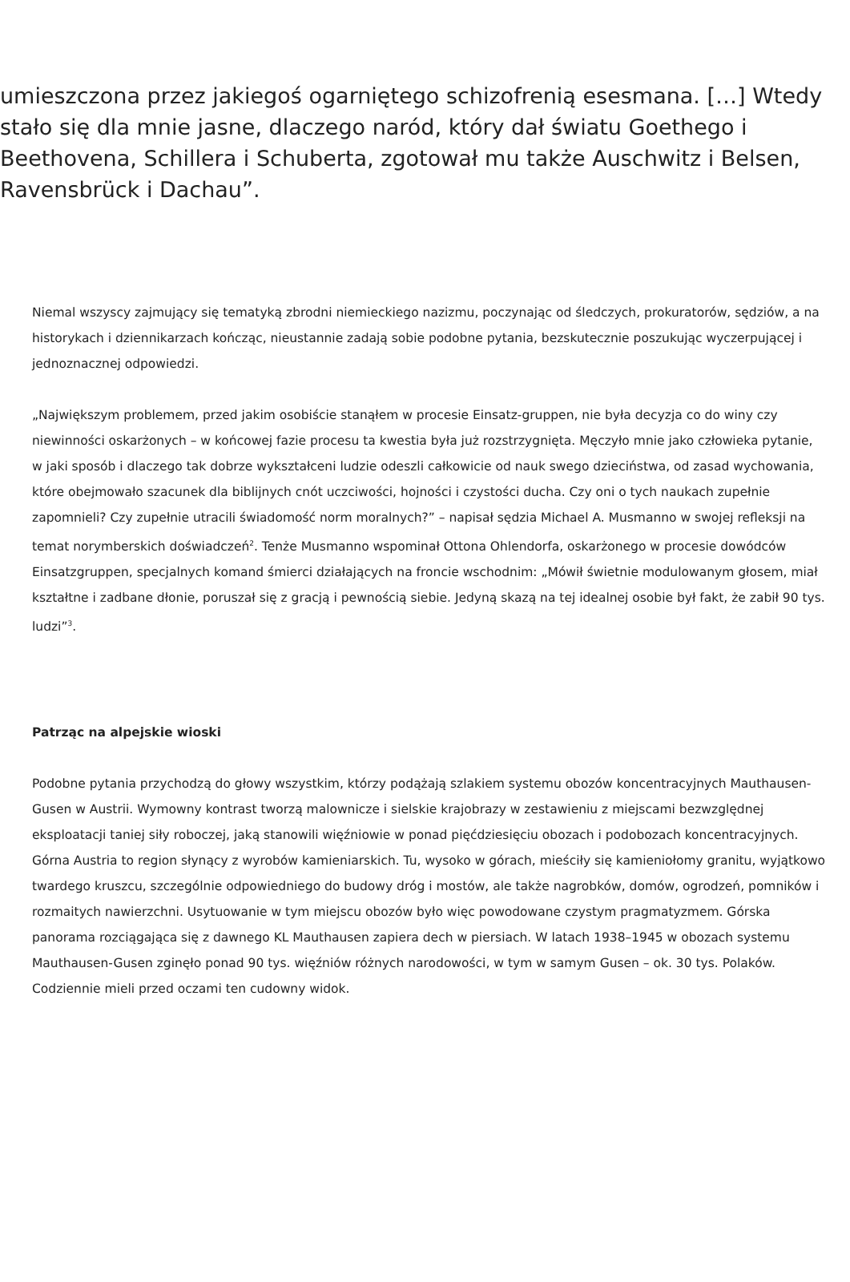umieszczona przez jakiegoś ogarniętego schizofrenią esesmana. […] Wtedy stało się dla mnie jasne, dlaczego naród, który dał światu Goethego i Beethovena, Schillera i Schuberta, zgotował mu także Auschwitz i Belsen, Ravensbrück i Dachau”.
Niemal wszyscy zajmujący się tematyką zbrodni niemieckiego nazizmu, poczynając od śledczych, prokuratorów, sędziów, a na historykach i dziennikarzach kończąc, nieustannie zadają sobie podobne pytania, bezskutecznie poszukując wyczerpującej i jednoznacznej odpowiedzi.
„Największym problemem, przed jakim osobiście stanąłem w procesie Einsatz-gruppen, nie była decyzja co do winy czy niewinności oskarżonych – w końcowej fazie procesu ta kwestia była już rozstrzygnięta. Męczyło mnie jako człowieka pytanie, w jaki sposób i dlaczego tak dobrze wykształceni ludzie odeszli całkowicie od nauk swego dzieciństwa, od zasad wychowania, które obejmowało szacunek dla biblijnych cnót uczciwości, hojności i czystości ducha. Czy oni o tych naukach zupełnie zapomnieli? Czy zupełnie utracili świadomość norm moralnych?” – napisał sędzia Michael A. Musmanno w swojej refleksji na temat norymberskich doświadczeń<sup>2</sup>. Tenże Musmanno wspominał Ottona Ohlendorfa, oskarżonego w procesie dowódców Einsatzgruppen, specjalnych komand śmierci działających na froncie wschodnim: „Mówił świetnie modulowanym głosem, miał kształtne i zadbane dłonie, poruszał się z gracją i pewnością siebie. Jedyną skazą na tej idealnej osobie był fakt, że zabił 90 tys. ludzi”<sup>3</sup>.
Patrząc na alpejskie wioski
Podobne pytania przychodzą do głowy wszystkim, którzy podążają szlakiem systemu obozów koncentracyjnych Mauthausen-Gusen w Austrii. Wymowny kontrast tworzą malownicze i sielskie krajobrazy w zestawieniu z miejscami bezwzględnej eksploatacji taniej siły roboczej, jaką stanowili więźniowie w ponad pięćdziesięciu obozach i podobozach koncentracyjnych. Górna Austria to region słynący z wyrobów kamieniarskich. Tu, wysoko w górach, mieściły się kamieniołomy granitu, wyjątkowo twardego kruszcu, szczególnie odpowiedniego do budowy dróg i mostów, ale także nagrobków, domów, ogrodzeń, pomników i rozmaitych nawierzchni. Usytuowanie w tym miejscu obozów było więc powodowane czystym pragmatyzmem. Górska panorama rozciągająca się z dawnego KL Mauthausen zapiera dech w piersiach. W latach 1938–1945 w obozach systemu Mauthausen-Gusen zginęło ponad 90 tys. więźniów różnych narodowości, w tym w samym Gusen – ok. 30 tys. Polaków. Codziennie mieli przed oczami ten cudowny widok.